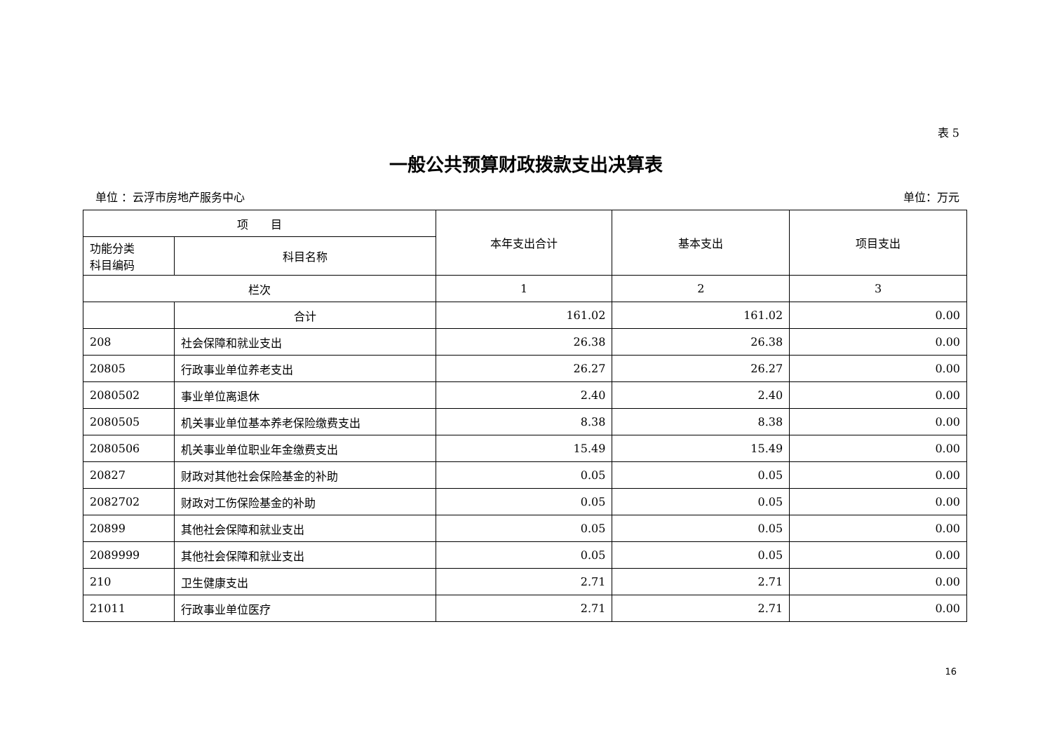表 5
一般公共预算财政拨款支出决算表
单位 ：云浮市房地产服务中心 单位：万元
| 项 目 | | 本年支出合计 | 基本支出 | 项目支出 |
| --- | --- | --- | --- | --- |
| 功能分类 科目编码 | 科目名称 | | | |
| 栏次 | | 1 | 2 | 3 |
| | 合计 | 161.02 | 161.02 | 0.00 |
| 208 | 社会保障和就业支出 | 26.38 | 26.38 | 0.00 |
| 20805 | 行政事业单位养老支出 | 26.27 | 26.27 | 0.00 |
| 2080502 | 事业单位离退休 | 2.40 | 2.40 | 0.00 |
| 2080505 | 机关事业单位基本养老保险缴费支出 | 8.38 | 8.38 | 0.00 |
| 2080506 | 机关事业单位职业年金缴费支出 | 15.49 | 15.49 | 0.00 |
| 20827 | 财政对其他社会保险基金的补助 | 0.05 | 0.05 | 0.00 |
| 2082702 | 财政对工伤保险基金的补助 | 0.05 | 0.05 | 0.00 |
| 20899 | 其他社会保障和就业支出 | 0.05 | 0.05 | 0.00 |
| 2089999 | 其他社会保障和就业支出 | 0.05 | 0.05 | 0.00 |
| 210 | 卫生健康支出 | 2.71 | 2.71 | 0.00 |
| 21011 | 行政事业单位医疗 | 2.71 | 2.71 | 0.00 |
16